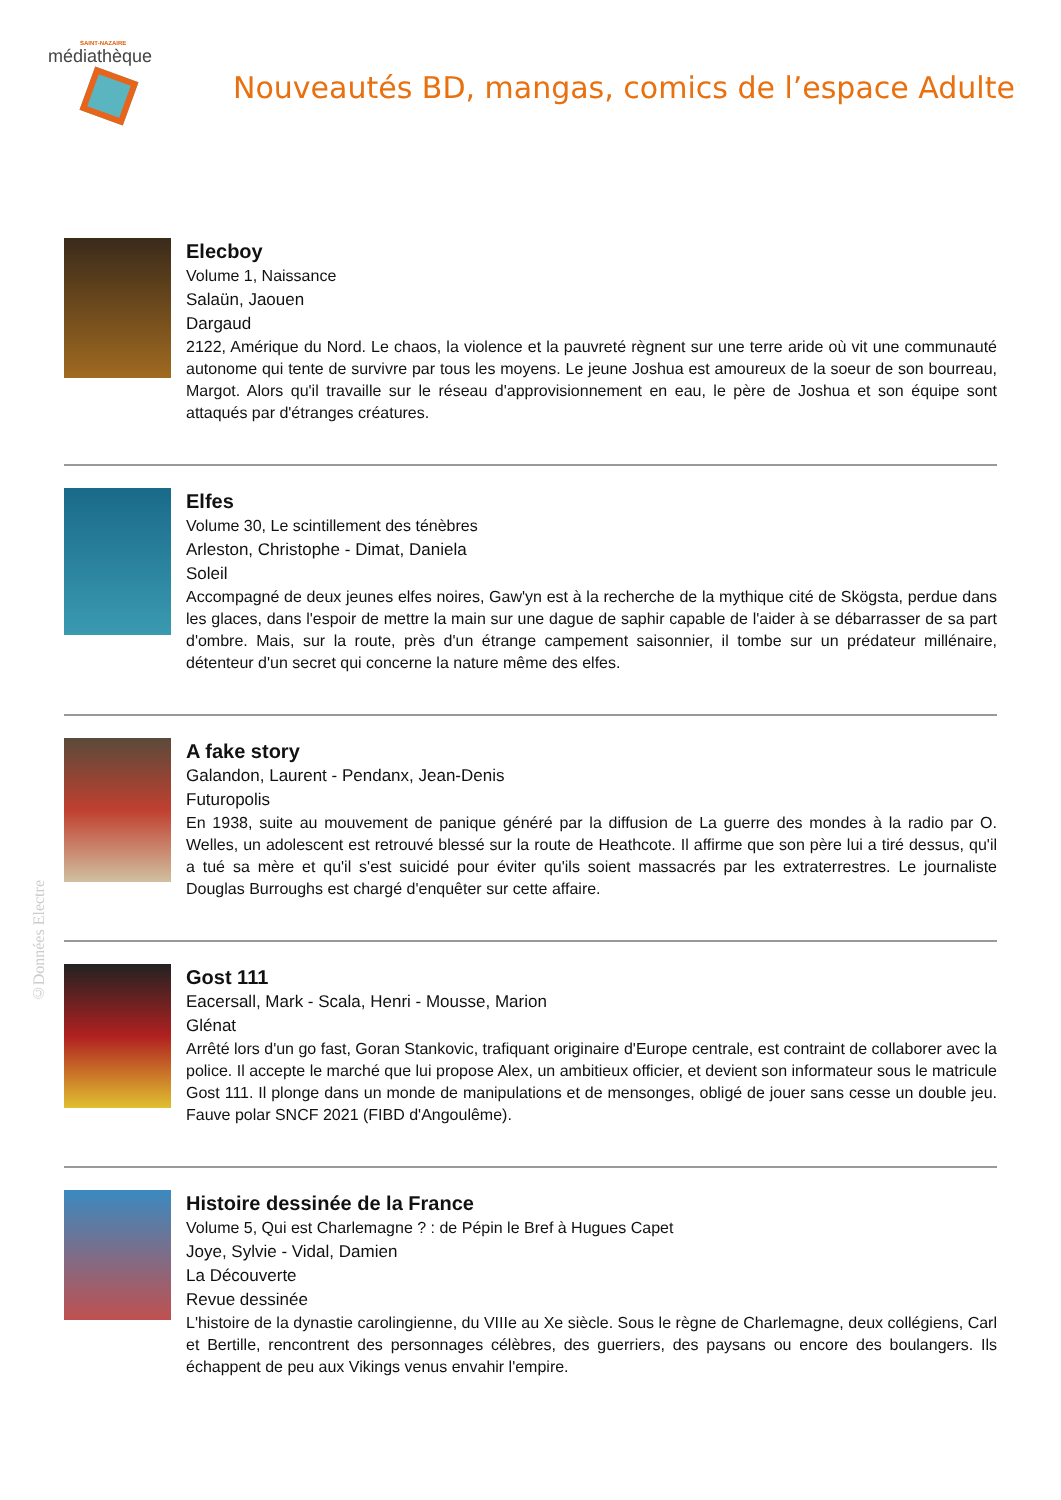SAINT-NAZAIRE
médiathèque
Nouveautés BD, mangas, comics de l’espace Adulte
Elecboy
Volume 1, Naissance
Salaün, Jaouen
Dargaud
2122, Amérique du Nord. Le chaos, la violence et la pauvreté règnent sur une terre aride où vit une communauté autonome qui tente de survivre par tous les moyens. Le jeune Joshua est amoureux de la soeur de son bourreau, Margot. Alors qu'il travaille sur le réseau d'approvisionnement en eau, le père de Joshua et son équipe sont attaqués par d'étranges créatures.
Elfes
Volume 30, Le scintillement des ténèbres
Arleston, Christophe - Dimat, Daniela
Soleil
Accompagné de deux jeunes elfes noires, Gaw'yn est à la recherche de la mythique cité de Skögsta, perdue dans les glaces, dans l'espoir de mettre la main sur une dague de saphir capable de l'aider à se débarrasser de sa part d'ombre. Mais, sur la route, près d'un étrange campement saisonnier, il tombe sur un prédateur millénaire, détenteur d'un secret qui concerne la nature même des elfes.
A fake story
Galandon, Laurent - Pendanx, Jean-Denis
Futuropolis
En 1938, suite au mouvement de panique généré par la diffusion de La guerre des mondes à la radio par O. Welles, un adolescent est retrouvé blessé sur la route de Heathcote. Il affirme que son père lui a tiré dessus, qu'il a tué sa mère et qu'il s'est suicidé pour éviter qu'ils soient massacrés par les extraterrestres. Le journaliste Douglas Burroughs est chargé d'enquêter sur cette affaire.
Gost 111
Eacersall, Mark - Scala, Henri - Mousse, Marion
Glénat
Arrêté lors d'un go fast, Goran Stankovic, trafiquant originaire d'Europe centrale, est contraint de collaborer avec la police. Il accepte le marché que lui propose Alex, un ambitieux officier, et devient son informateur sous le matricule Gost 111. Il plonge dans un monde de manipulations et de mensonges, obligé de jouer sans cesse un double jeu. Fauve polar SNCF 2021 (FIBD d'Angoulême).
Histoire dessinée de la France
Volume 5, Qui est Charlemagne ? : de Pépin le Bref à Hugues Capet
Joye, Sylvie - Vidal, Damien
La Découverte
Revue dessinée
L'histoire de la dynastie carolingienne, du VIIIe au Xe siècle. Sous le règne de Charlemagne, deux collégiens, Carl et Bertille, rencontrent des personnages célèbres, des guerriers, des paysans ou encore des boulangers. Ils échappent de peu aux Vikings venus envahir l'empire.
©Données Electre